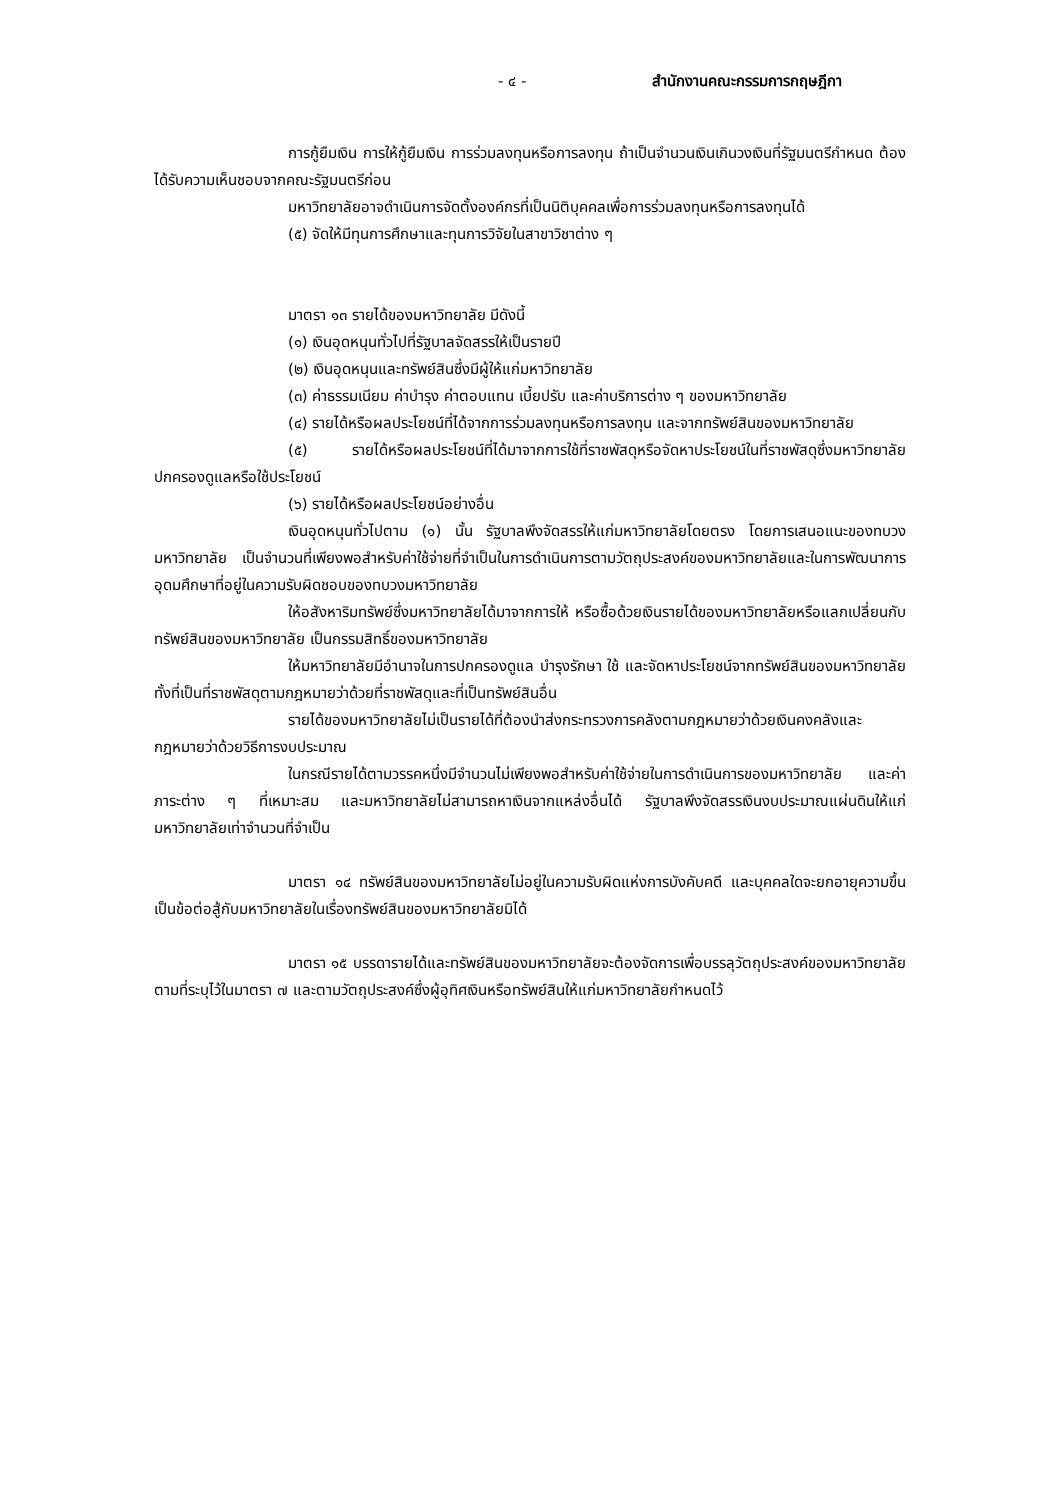- ๔ - สำนักงานคณะกรรมการกฤษฎีกา
การกู้ยืมเงิน การให้กู้ยืมเงิน การร่วมลงทุนหรือการลงทุน ถ้าเป็นจำนวนเงินเกินวงเงินที่รัฐมนตรีกำหนด ต้องได้รับความเห็นชอบจากคณะรัฐมนตรีก่อน
มหาวิทยาลัยอาจดำเนินการจัดตั้งองค์กรที่เป็นนิติบุคคลเพื่อการร่วมลงทุนหรือการลงทุนได้
(๕) จัดให้มีทุนการศึกษาและทุนการวิจัยในสาขาวิชาต่าง ๆ
มาตรา ๑๓ รายได้ของมหาวิทยาลัย มีดังนี้
(๑) เงินอุดหนุนทั่วไปที่รัฐบาลจัดสรรให้เป็นรายปี
(๒) เงินอุดหนุนและทรัพย์สินซึ่งมีผู้ให้แก่มหาวิทยาลัย
(๓) ค่าธรรมเนียม ค่าบำรุง ค่าตอบแทน เบี้ยปรับ และค่าบริการต่าง ๆ ของมหาวิทยาลัย
(๔) รายได้หรือผลประโยชน์ที่ได้จากการร่วมลงทุนหรือการลงทุน และจากทรัพย์สินของมหาวิทยาลัย
(๕) รายได้หรือผลประโยชน์ที่ได้มาจากการใช้ที่ราชพัสดุหรือจัดหาประโยชน์ในที่ราชพัสดุซึ่งมหาวิทยาลัยปกครองดูแลหรือใช้ประโยชน์
(๖) รายได้หรือผลประโยชน์อย่างอื่น
เงินอุดหนุนทั่วไปตาม (๑) นั้น รัฐบาลพึงจัดสรรให้แก่มหาวิทยาลัยโดยตรง โดยการเสนอแนะของทบวงมหาวิทยาลัย เป็นจำนวนที่เพียงพอสำหรับค่าใช้จ่ายที่จำเป็นในการดำเนินการตามวัตถุประสงค์ของมหาวิทยาลัยและในการพัฒนาการอุดมศึกษาที่อยู่ในความรับผิดชอบของทบวงมหาวิทยาลัย
ให้อสังหาริมทรัพย์ซึ่งมหาวิทยาลัยได้มาจากการให้ หรือซื้อด้วยเงินรายได้ของมหาวิทยาลัยหรือแลกเปลี่ยนกับทรัพย์สินของมหาวิทยาลัย เป็นกรรมสิทธิ์ของมหาวิทยาลัย
ให้มหาวิทยาลัยมีอำนาจในการปกครองดูแล บำรุงรักษา ใช้ และจัดหาประโยชน์จากทรัพย์สินของมหาวิทยาลัย ทั้งที่เป็นที่ราชพัสดุตามกฎหมายว่าด้วยที่ราชพัสดุและที่เป็นทรัพย์สินอื่น
รายได้ของมหาวิทยาลัยไม่เป็นรายได้ที่ต้องนำส่งกระทรวงการคลังตามกฎหมายว่าด้วยเงินคงคลังและกฎหมายว่าด้วยวิธีการงบประมาณ
ในกรณีรายได้ตามวรรคหนึ่งมีจำนวนไม่เพียงพอสำหรับค่าใช้จ่ายในการดำเนินการของมหาวิทยาลัย และค่าภาระต่าง ๆ ที่เหมาะสม และมหาวิทยาลัยไม่สามารถหาเงินจากแหล่งอื่นได้ รัฐบาลพึงจัดสรรเงินงบประมาณแผ่นดินให้แก่มหาวิทยาลัยเท่าจำนวนที่จำเป็น
มาตรา ๑๔ ทรัพย์สินของมหาวิทยาลัยไม่อยู่ในความรับผิดแห่งการบังคับคดี และบุคคลใดจะยกอายุความขึ้นเป็นข้อต่อสู้กับมหาวิทยาลัยในเรื่องทรัพย์สินของมหาวิทยาลัยมิได้
มาตรา ๑๕ บรรดารายได้และทรัพย์สินของมหาวิทยาลัยจะต้องจัดการเพื่อบรรลุวัตถุประสงค์ของมหาวิทยาลัยตามที่ระบุไว้ในมาตรา ๗ และตามวัตถุประสงค์ซึ่งผู้อุทิศเงินหรือทรัพย์สินให้แก่มหาวิทยาลัยกำหนดไว้